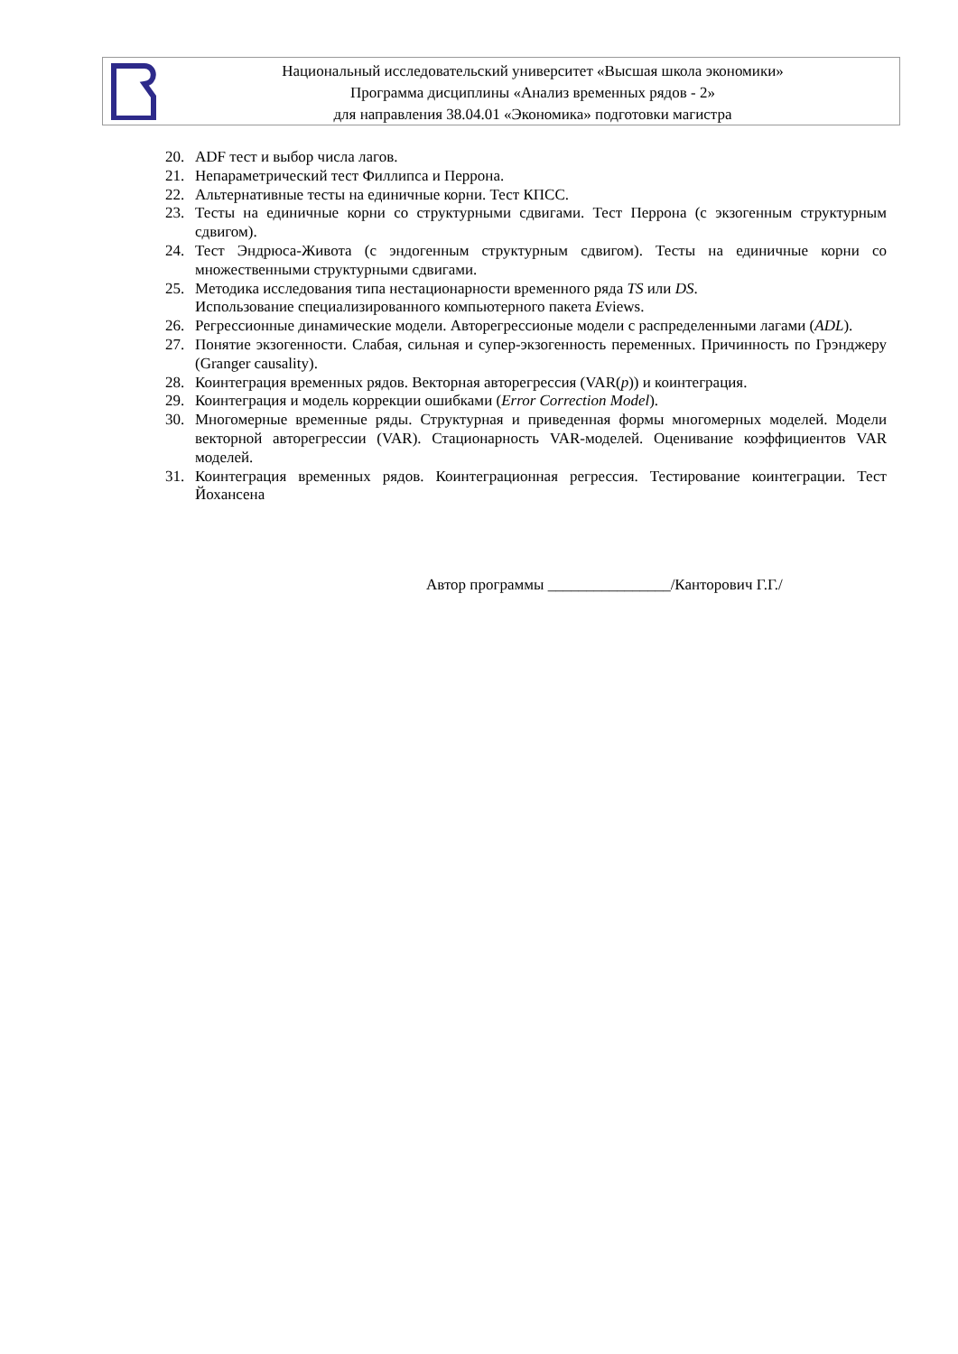Национальный исследовательский университет «Высшая школа экономики»
Программа дисциплины «Анализ временных рядов - 2»
для направления 38.04.01 «Экономика» подготовки магистра
20. ADF тест и выбор числа лагов.
21. Непараметрический тест Филлипса и Перрона.
22. Альтернативные тесты на единичные корни. Тест КПСС.
23. Тесты на единичные корни со структурными сдвигами. Тест Перрона (с экзогенным структурным сдвигом).
24. Тест Эндрюса-Живота (с эндогенным структурным сдвигом). Тесты на единичные корни со множественными структурными сдвигами.
25. Методика исследования типа нестационарности временного ряда TS или DS.
Использование специализированного компьютерного пакета Eviews.
26. Регрессионные динамические модели. Авторегрессионые модели с распределенными лагами (ADL).
27. Понятие экзогенности. Слабая, сильная и супер-экзогенность переменных. Причинность по Грэнджеру (Granger causality).
28. Коинтеграция временных рядов. Векторная авторегрессия (VAR(p)) и коинтеграция.
29. Коинтеграция и модель коррекции ошибками (Error Correction Model).
30. Многомерные временные ряды. Структурная и приведенная формы многомерных моделей. Модели векторной авторегрессии (VAR). Стационарность VAR-моделей. Оценивание коэффициентов VAR моделей.
31. Коинтеграция временных рядов. Коинтеграционная регрессия. Тестирование коинтеграции. Тест Йохансена
Автор программы ________________/Канторович Г.Г./